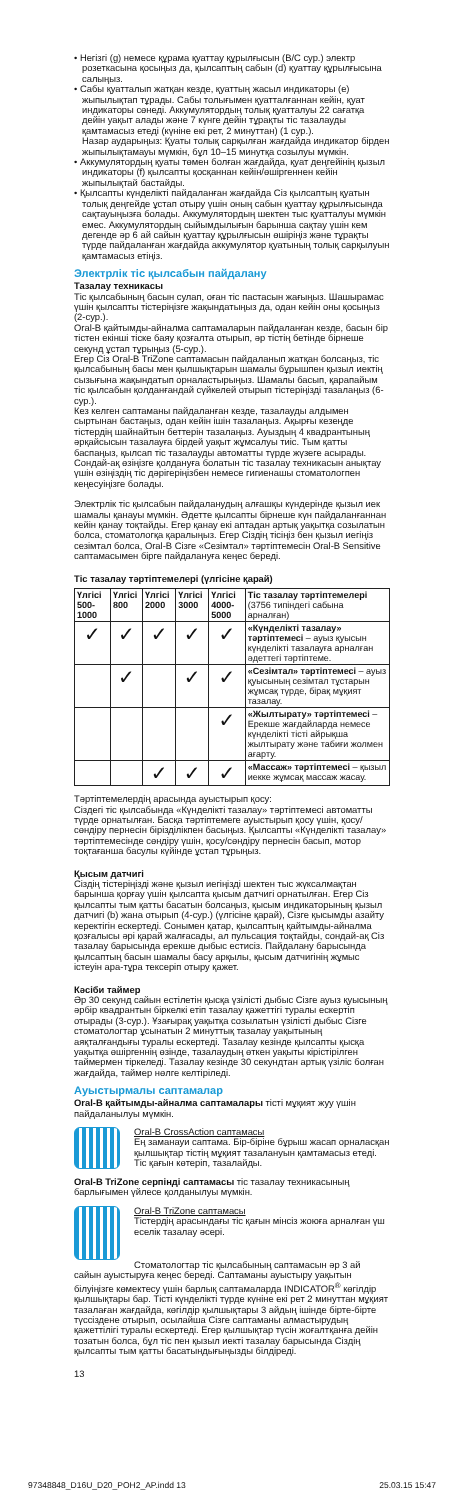• Негізгі (g) немесе құрама қуаттау құрылғысын (B/C сур.) электр розеткасына қосыңыз да, қылсаптың сабын (d) қуаттау құрылғысына салыңыз.
• Сабы қуатталып жатқан кезде, қуаттың жасыл индикаторы (e) жыпылықтап тұрады. Сабы толығымен қуатталғаннан кейін, қуат индикаторы сөнеді. Аккумулятордың толық қуатталуы 22 сағатқа дейін уақыт алады және 7 күнге дейін тұрақты тіс тазалауды қамтамасыз етеді (күніне екі рет, 2 минуттан) (1 сур.).
Назар аударыңыз: Қуаты толық сарқылған жағдайда индикатор бірден жыпылықтамауы мүмкін, бұл 10–15 минутқа созылуы мүмкін.
• Аккумулятордың қуаты төмен болған жағдайда, қуат деңгейінің қызыл индикаторы (f) қылсапты қосқаннан кейін/өшіргеннен кейін жыпылықтай бастайды.
• Қылсапты күнделікті пайдаланған жағдайда Сіз қылсаптың қуатын толық деңгейде ұстап отыру үшін оның сабын қуаттау құрылғысында сақтауыңызға болады. Аккумулятордың шектен тыс қуатталуы мүмкін емес. Аккумулятордың сыйымдылығын барынша сақтау үшін кем дегенде әр 6 ай сайын қуаттау құрылғысын өшіріңіз және тұрақты түрде пайдаланған жағдайда аккумулятор қуатының толық сарқылуын қамтамасыз етіңіз.
Электрлік тіс қылсабын пайдалану
Тазалау техникасы
Тіс қылсабының басын сулап, оған тіс пастасын жағыңыз. Шашырамас үшін қылсапты тістеріңізге жақындатыңыз да, одан кейін оны қосыңыз (2-сур.).
Oral-B қайтымды-айналма саптамаларын пайдаланған кезде, басын бір тістен екінші тіске баяу қозғалта отырып, әр тістің бетінде бірнеше секунд ұстап тұрыңыз (5-сур.).
Егер Сіз Oral-B TriZone саптамасын пайдаланып жатқан болсаңыз, тіс қылсабының басы мен қылшықтарын шамалы бұрышпен қызыл иектің сызығына жақындатып орналастырыңыз. Шамалы басып, қарапайым тіс қылсабын қолданғандай сүйкелей отырып тістеріңізді тазалаңыз (6-сур.).
Кез келген саптаманы пайдаланған кезде, тазалауды алдымен сыртынан бастаңыз, одан кейін ішін тазалаңыз. Ақырғы кезеңде тістердің шайнайтын беттерін тазалаңыз. Ауыздың 4 квадрантының әрқайсысын тазалауға бірдей уақыт жұмсалуы тиіс. Тым қатты баспаңыз, қылсап тіс тазалауды автоматты түрде жүзеге асырады. Сондай-ақ өзіңізге қолдануға болатын тіс тазалау техникасын анықтау үшін өзіңіздің тіс дәрігеріңізбен немесе гигиенашы стоматологпен кеңесуіңізге болады.
Электрлік тіс қылсабын пайдаланудың алғашқы күндерінде қызыл иек шамалы қанауы мүмкін. Әдетте қылсапты бірнеше күн пайдаланғаннан кейін қанау тоқтайды. Егер қанау екі аптадан артық уақытқа созылатын болса, стоматологқа қаралыңыз. Егер Сіздің тісіңіз бен қызыл иегіңіз сезімтал болса, Oral-B Сізге «Сезімтал» тәртіпте­месін Oral-B Sensitive саптамасымен бірге пайдалануға кеңес береді.
Тіс тазалау тәртіптемелері (үлгісіне қарай)
| Үлгісі 500-1000 | Үлгісі 800 | Үлгісі 2000 | Үлгісі 3000 | Үлгісі 4000-5000 | Тіс тазалау тәртіптемелері (3756 типіндегі сабына арналған) |
| --- | --- | --- | --- | --- | --- |
| ✓ | ✓ | ✓ | ✓ | ✓ | «Күнделікті тазалау» тәртіптемесі – ауыз қуысын күнделікті тазалауға арналған әдеттегі тәртіптеме. |
| | ✓ | | ✓ | ✓ | «Сезімтал» тәртіптемесі – ауыз қуысының сезімтал тұстарын жұмсақ түрде, бірақ мұқият тазалау. |
| | | | | ✓ | «Жылтырату» тәртіптемесі – Ерекше жағдайларда немесе күнделікті тісті айрықша жылтырату және табиғи жолмен ағарту. |
| | | ✓ | ✓ | ✓ | «Массаж» тәртіптемесі – қызыл иекке жұмсақ массаж жасау. |
Тәртіптемелердің арасында ауыстырып қосу:
Сіздегі тіс қылсабында «Күнделікті тазалау» тәртіптемесі автоматты түрде орнатылған. Басқа тәртіптемеге ауыстырып қосу үшін, қосу/сөндіру пернесін бірізділікпен басыңыз. Қылсапты «Күнделікті тазалау» тәртіптемесінде сөндіру үшін, қосу/сөндіру пернесін басып, мотор тоқтағанша басулы күйінде ұстап тұрыңыз.
Қысым датчигі
Сіздің тістеріңізді және қызыл иегіңізді шектен тыс жүксалмақтан барынша қорғау үшін қылсапта қысым датчигі орнатылған. Егер Сіз қылсапты тым қатты басатын болсаңыз, қысым индикаторының қызыл датчигі (b) жана отырып (4-сур.) (үлгісіне қарай), Сізге қысымды азайту керектігін ескертеді. Сонымен қатар, қылсаптың қайтымды-айналма қозғалысы әрі қарай жалғасады, ал пульсация тоқтайды, сондай-ақ Сіз тазалау барысында ерекше дыбыс естисіз. Пайдалану барысында қылсаптың басын шамалы басу арқылы, қысым датчигінің жұмыс істеуін ара-тұра тексеріп отыру қажет.
Кәсіби таймер
Әр 30 секунд сайын естілетін қысқа үзілісті дыбыс Сізге ауыз қуысының әрбір квадрантын біркелкі етіп тазалау қажеттігі туралы ескертіп отырады (3-сур.). Ұзағырақ уақытқа созылатын үзілісті дыбыс Сізге стоматологтар ұсынатын 2 минуттық тазалау уақытының аяқталғандығы туралы ескертеді. Тазалау кезінде қылсапты қысқа уақытқа өшіргеннің өзінде, тазалаудың өткен уақыты кірістірілген таймермен тіркеледі. Тазалау кезінде 30 секундтан артық үзіліс болған жағдайда, таймер нөлге келтіріледі.
Ауыстырмалы саптамалар
Oral-B қайтымды-айналма саптамалары тісті мұқият жуу үшін пайдаланылуы мүмкін.
Oral-B CrossAction саптамасы
Ең заманауи саптама. Бір-біріне бұрыш жасап орналасқан қылшықтар тістің мұқият тазалануын қамтамасыз етеді. Тіс қағын көтеріп, тазалайды.
Oral-B TriZone серпінді саптамасы тіс тазалау техникасының барлығымен үйлесе қолданылуы мүмкін.
Oral-B TriZone саптамасы
Тістердің арасындағы тіс қағын мінсіз жоюға арналған үш еселік тазалау әсері.
Стоматологтар тіс қылсабының саптамасын әр 3 ай сайын ауыстыруға кеңес береді. Саптаманы ауыстыру уақытын білуіңізге көмектесу үшін барлық саптамаларда INDICATOR<sup>®</sup> көгілдір қылшықтары бар. Тісті күнделікті түрде күніне екі рет 2 минуттан мұқият тазалаған жағдайда, көгілдір қылшықтары 3 айдың ішінде бірте-бірте түссіздене отырып, осылайша Сізге саптаманы алмастырудың қажеттілігі туралы ескертеді. Егер қылшықтар түсін жоғалтқанға дейін тозатын болса, бұл тіс пен қызыл иекті тазалау барысында Сіздің қылсапты тым қатты басатындығыңызды білдіреді.
13
97348848_D16U_D20_POH2_AP.indd 13 25.03.15 15:47